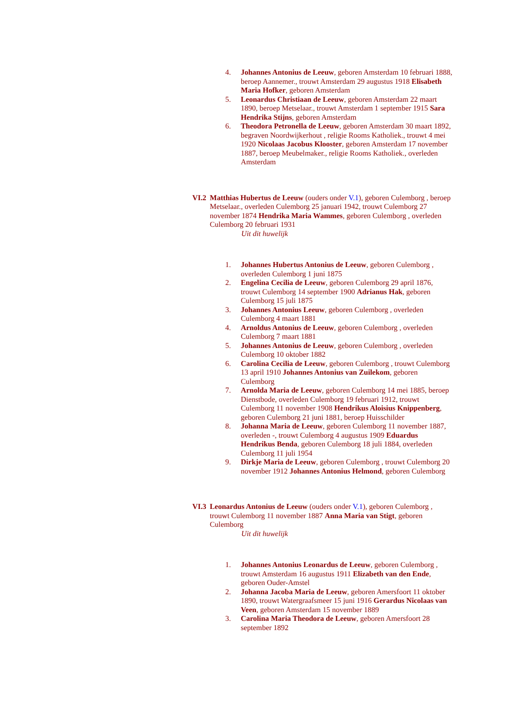4. Johannes Antonius de Leeuw, geboren Amsterdam 10 februari 1888, beroep Aannemer., trouwt Amsterdam 29 augustus 1918 Elisabeth Maria Hofker, geboren Amsterdam
5. Leonardus Christiaan de Leeuw, geboren Amsterdam 22 maart 1890, beroep Metselaar., trouwt Amsterdam 1 september 1915 Sara Hendrika Stijns, geboren Amsterdam
6. Theodora Petronella de Leeuw, geboren Amsterdam 30 maart 1892, begraven Noordwijkerhout , religie Rooms Katholiek., trouwt 4 mei 1920 Nicolaas Jacobus Klooster, geboren Amsterdam 17 november 1887, beroep Meubelmaker., religie Rooms Katholiek., overleden Amsterdam
VI.2
Matthias Hubertus de Leeuw (ouders onder V.1), geboren Culemborg , beroep Metselaar., overleden Culemborg 25 januari 1942, trouwt Culemborg 27 november 1874 Hendrika Maria Wammes, geboren Culemborg , overleden Culemborg 20 februari 1931
Uit dit huwelijk
1. Johannes Hubertus Antonius de Leeuw, geboren Culemborg , overleden Culemborg 1 juni 1875
2. Engelina Cecilia de Leeuw, geboren Culemborg 29 april 1876, trouwt Culemborg 14 september 1900 Adrianus Hak, geboren Culemborg 15 juli 1875
3. Johannes Antonius Leeuw, geboren Culemborg , overleden Culemborg 4 maart 1881
4. Arnoldus Antonius de Leeuw, geboren Culemborg , overleden Culemborg 7 maart 1881
5. Johannes Antonius de Leeuw, geboren Culemborg , overleden Culemborg 10 oktober 1882
6. Carolina Cecilia de Leeuw, geboren Culemborg , trouwt Culemborg 13 april 1910 Johannes Antonius van Zuilekom, geboren Culemborg
7. Arnolda Maria de Leeuw, geboren Culemborg 14 mei 1885, beroep Dienstbode, overleden Culemborg 19 februari 1912, trouwt Culemborg 11 november 1908 Hendrikus Aloisius Knippenberg, geboren Culemborg 21 juni 1881, beroep Huisschilder
8. Johanna Maria de Leeuw, geboren Culemborg 11 november 1887, overleden -, trouwt Culemborg 4 augustus 1909 Eduardus Hendrikus Benda, geboren Culemborg 18 juli 1884, overleden Culemborg 11 juli 1954
9. Dirkje Maria de Leeuw, geboren Culemborg , trouwt Culemborg 20 november 1912 Johannes Antonius Helmond, geboren Culemborg
VI.3
Leonardus Antonius de Leeuw (ouders onder V.1), geboren Culemborg , trouwt Culemborg 11 november 1887 Anna Maria van Stigt, geboren Culemborg
Uit dit huwelijk
1. Johannes Antonius Leonardus de Leeuw, geboren Culemborg , trouwt Amsterdam 16 augustus 1911 Elizabeth van den Ende, geboren Ouder-Amstel
2. Johanna Jacoba Maria de Leeuw, geboren Amersfoort 11 oktober 1890, trouwt Watergraafsmeer 15 juni 1916 Gerardus Nicolaas van Veen, geboren Amsterdam 15 november 1889
3. Carolina Maria Theodora de Leeuw, geboren Amersfoort 28 september 1892